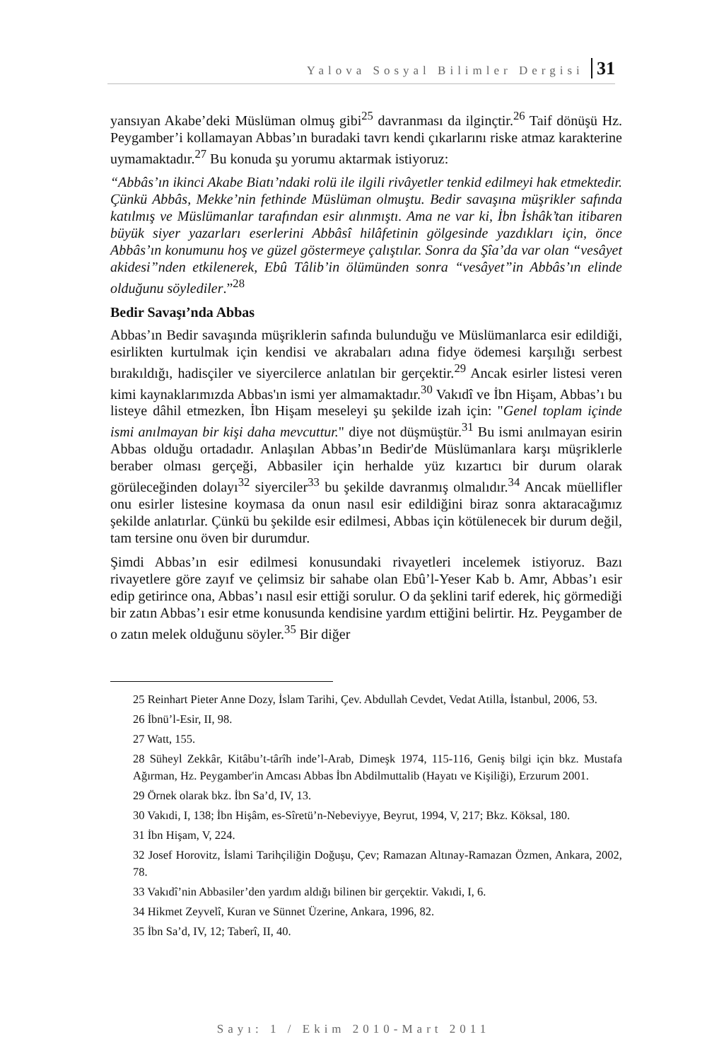Yalova Sosyal Bilimler Dergisi 31
yansıyan Akabe’deki Müslüman olmuş gibi<sup>25</sup> davranması da ilginçtir.<sup>26</sup> Taif dönüşü Hz. Peygamber’i kollamayan Abbas’ın buradaki tavrı kendi çıkarlarını riske atmaz karakterine uymamaktadır.<sup>27</sup> Bu konuda şu yorumu aktarmak istiyoruz:
“Abbâs’ın ikinci Akabe Biatı’ndaki rolü ile ilgili rivâyetler tenkid edilmeyi hak etmektedir. Çünkü Abbâs, Mekke’nin fethinde Müslüman olmuştu. Bedir savaşına müşrikler safında katılmış ve Müslümanlar tarafından esir alınmıştı. Ama ne var ki, İbn İshâk’tan itibaren büyük siyer yazarları eserlerini Abbâsî hilâfetinin gölgesinde yazdıkları için, önce Abbâs’ın konumunu hoş ve güzel göstermeye çalıştılar. Sonra da Şîa’da var olan “vesâyet akidesi”nden etkilenerek, Ebû Tâlib’in ölümünden sonra “vesâyet”in Abbâs’ın elinde olduğunu söylediler.”<sup>28</sup>
Bedir Savaşı’nda Abbas
Abbas’ın Bedir savaşında müşriklerin safında bulunduğu ve Müslümanlarca esir edildiği, esirlikten kurtulmak için kendisi ve akrabaları adına fidye ödemesi karşılığı serbest bırakıldığı, hadisçiler ve siyercilerce anlatılan bir gerçektir.<sup>29</sup> Ancak esirler listesi veren kimi kaynaklarımızda Abbas'ın ismi yer almamaktadır.<sup>30</sup> Vakıdî ve İbn Hişam, Abbas’ı bu listeye dâhil etmezken, İbn Hişam meseleyi şu şekilde izah için: "Genel toplam içinde ismi anılmayan bir kişi daha mevcuttur." diye not düşmüştür.<sup>31</sup> Bu ismi anılmayan esirin Abbas olduğu ortadadır. Anlaşılan Abbas’ın Bedir'de Müslümanlara karşı müşriklerle beraber olması gerçeği, Abbasiler için herhalde yüz kızartıcı bir durum olarak görüleceğinden dolayı<sup>32</sup> siyerciler<sup>33</sup> bu şekilde davranmış olmalıdır.<sup>34</sup> Ancak müellifler onu esirler listesine koymasa da onun nasıl esir edildiğini biraz sonra aktaracağımız şekilde anlatırlar. Çünkü bu şekilde esir edilmesi, Abbas için kötülenecek bir durum değil, tam tersine onu öven bir durumdur.
Şimdi Abbas’ın esir edilmesi konusundaki rivayetleri incelemek istiyoruz. Bazı rivayetlere göre zayıf ve çelimsiz bir sahabe olan Ebû’l-Yeser Kab b. Amr, Abbas’ı esir edip getirince ona, Abbas’ı nasıl esir ettiği sorulur. O da şeklini tarif ederek, hiç görmediği bir zatın Abbas’ı esir etme konusunda kendisine yardım ettiğini belirtir. Hz. Peygamber de o zatın melek olduğunu söyler.<sup>35</sup> Bir diğer
25 Reinhart Pieter Anne Dozy, İslam Tarihi, Çev. Abdullah Cevdet, Vedat Atilla, İstanbul, 2006, 53.
26 İbnü’l-Esir, II, 98.
27 Watt, 155.
28 Süheyl Zekkâr, Kitâbu’t-târîh inde’l-Arab, Dimeşk 1974, 115-116, Geniş bilgi için bkz. Mustafa Ağırman, Hz. Peygamber'in Amcası Abbas İbn Abdilmuttalib (Hayatı ve Kişiliği), Erzurum 2001.
29 Örnek olarak bkz. İbn Sa’d, IV, 13.
30 Vakıdi, I, 138; İbn Hişâm, es-Sîretü’n-Nebeviyye, Beyrut, 1994, V, 217; Bkz. Köksal, 180.
31 İbn Hişam, V, 224.
32 Josef Horovitz, İslami Tarihçiliğin Doğuşu, Çev; Ramazan Altınay-Ramazan Özmen, Ankara, 2002, 78.
33 Vakıdî’nin Abbasiler’den yardım aldığı bilinen bir gerçektir. Vakıdi, I, 6.
34 Hikmet Zeyvelî, Kuran ve Sünnet Üzerine, Ankara, 1996, 82.
35 İbn Sa’d, IV, 12; Taberî, II, 40.
Sayı: 1 / Ekim 2010-Mart 2011